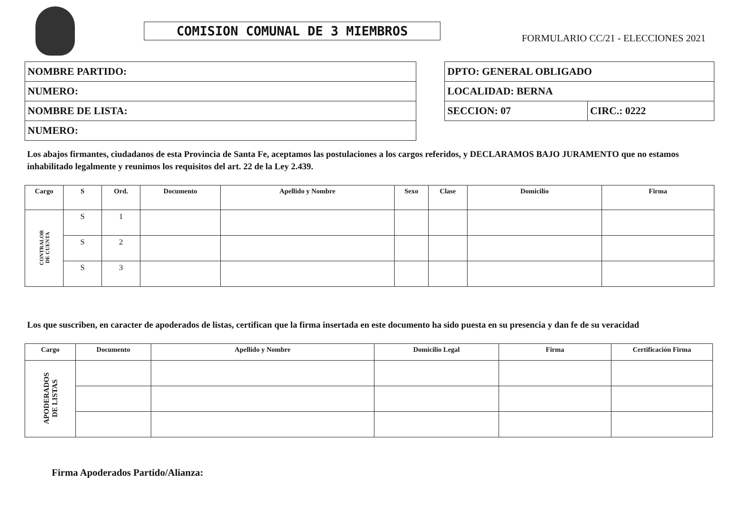COMISION COMUNAL DE 3 MIEMBROS
FORMULARIO CC/21 - ELECCIONES 2021
| NOMBRE PARTIDO: |
| NUMERO: |
| NOMBRE DE LISTA: |
| NUMERO: |
| DPTO: GENERAL OBLIGADO | |
| LOCALIDAD: BERNA | |
| SECCION: 07 | CIRC.: 0222 |
Los abajos firmantes, ciudadanos de esta Provincia de Santa Fe, aceptamos las postulaciones a los cargos referidos, y DECLARAMOS BAJO JURAMENTO que no estamos inhabilitado legalmente y reunimos los requisitos del art. 22 de la Ley 2.439.
| Cargo | S | Ord. | Documento | Apellido y Nombre | Sexo | Clase | Domicilio | Firma |
| --- | --- | --- | --- | --- | --- | --- | --- | --- |
| CONTRALOR DE CUENTA | S | 1 | | | | | | |
| | S | 2 | | | | | | |
| | S | 3 | | | | | | |
Los que suscriben, en caracter de apoderados de listas, certifican que la firma insertada en este documento ha sido puesta en su presencia y dan fe de su veracidad
| Cargo | Documento | Apellido y Nombre | Domicilio Legal | Firma | Certificación Firma |
| --- | --- | --- | --- | --- | --- |
| APODERADOS DE LISTAS | | | | | |
Firma Apoderados Partido/Alianza: